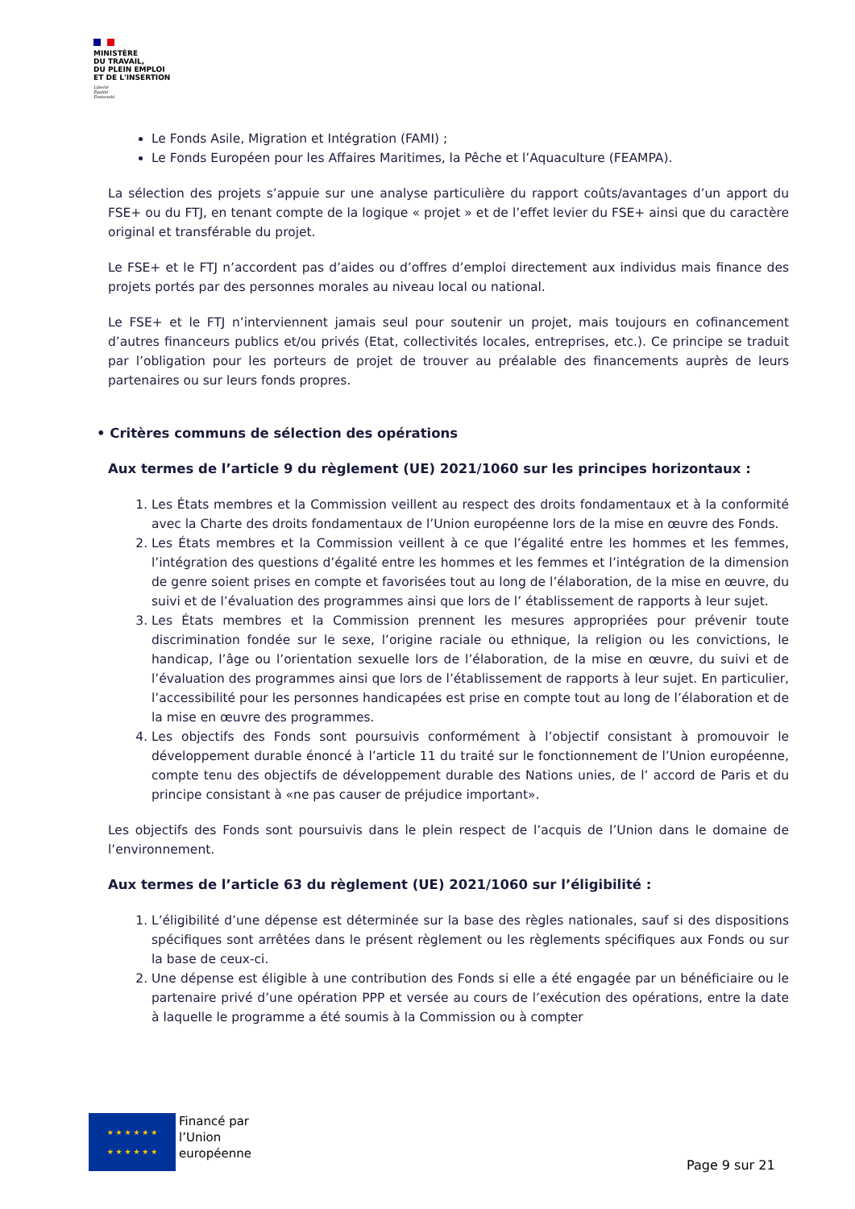MINISTÈRE
DU TRAVAIL,
DU PLEIN EMPLOI
ET DE L'INSERTION
Liberté
Égalité
Fraternité
Le Fonds Asile, Migration et Intégration (FAMI) ;
Le Fonds Européen pour les Affaires Maritimes, la Pêche et l’Aquaculture (FEAMPA).
La sélection des projets s’appuie sur une analyse particulière du rapport coûts/avantages d’un apport du FSE+ ou du FTJ, en tenant compte de la logique « projet » et de l’effet levier du FSE+ ainsi que du caractère original et transférable du projet.
Le FSE+ et le FTJ n’accordent pas d’aides ou d’offres d’emploi directement aux individus mais finance des projets portés par des personnes morales au niveau local ou national.
Le FSE+ et le FTJ n’interviennent jamais seul pour soutenir un projet, mais toujours en cofinancement d’autres financeurs publics et/ou privés (Etat, collectivités locales, entreprises, etc.). Ce principe se traduit par l’obligation pour les porteurs de projet de trouver au préalable des financements auprès de leurs partenaires ou sur leurs fonds propres.
• Critères communs de sélection des opérations
Aux termes de l’article 9 du règlement (UE) 2021/1060 sur les principes horizontaux :
1. Les États membres et la Commission veillent au respect des droits fondamentaux et à la conformité avec la Charte des droits fondamentaux de l’Union européenne lors de la mise en œuvre des Fonds.
2. Les États membres et la Commission veillent à ce que l’égalité entre les hommes et les femmes, l’intégration des questions d’égalité entre les hommes et les femmes et l’intégration de la dimension de genre soient prises en compte et favorisées tout au long de l’élaboration, de la mise en œuvre, du suivi et de l’évaluation des programmes ainsi que lors de l’ établissement de rapports à leur sujet.
3. Les États membres et la Commission prennent les mesures appropriées pour prévenir toute discrimination fondée sur le sexe, l’origine raciale ou ethnique, la religion ou les convictions, le handicap, l’âge ou l’orientation sexuelle lors de l’élaboration, de la mise en œuvre, du suivi et de l’évaluation des programmes ainsi que lors de l’établissement de rapports à leur sujet. En particulier, l’accessibilité pour les personnes handicapées est prise en compte tout au long de l’élaboration et de la mise en œuvre des programmes.
4. Les objectifs des Fonds sont poursuivis conformément à l’objectif consistant à promouvoir le développement durable énoncé à l’article 11 du traité sur le fonctionnement de l’Union européenne, compte tenu des objectifs de développement durable des Nations unies, de l’ accord de Paris et du principe consistant à «ne pas causer de préjudice important».
Les objectifs des Fonds sont poursuivis dans le plein respect de l’acquis de l’Union dans le domaine de l’environnement.
Aux termes de l’article 63 du règlement (UE) 2021/1060 sur l’éligibilité :
1. L’éligibilité d’une dépense est déterminée sur la base des règles nationales, sauf si des dispositions spécifiques sont arrêtées dans le présent règlement ou les règlements spécifiques aux Fonds ou sur la base de ceux-ci.
2. Une dépense est éligible à une contribution des Fonds si elle a été engagée par un bénéficiaire ou le partenaire privé d’une opération PPP et versée au cours de l’exécution des opérations, entre la date à laquelle le programme a été soumis à la Commission ou à compter
★ ★ ★ ★ ★ ★
★ ★ ★ ★ ★ ★
Financé par
l’Union
européenne
Page 9 sur 21